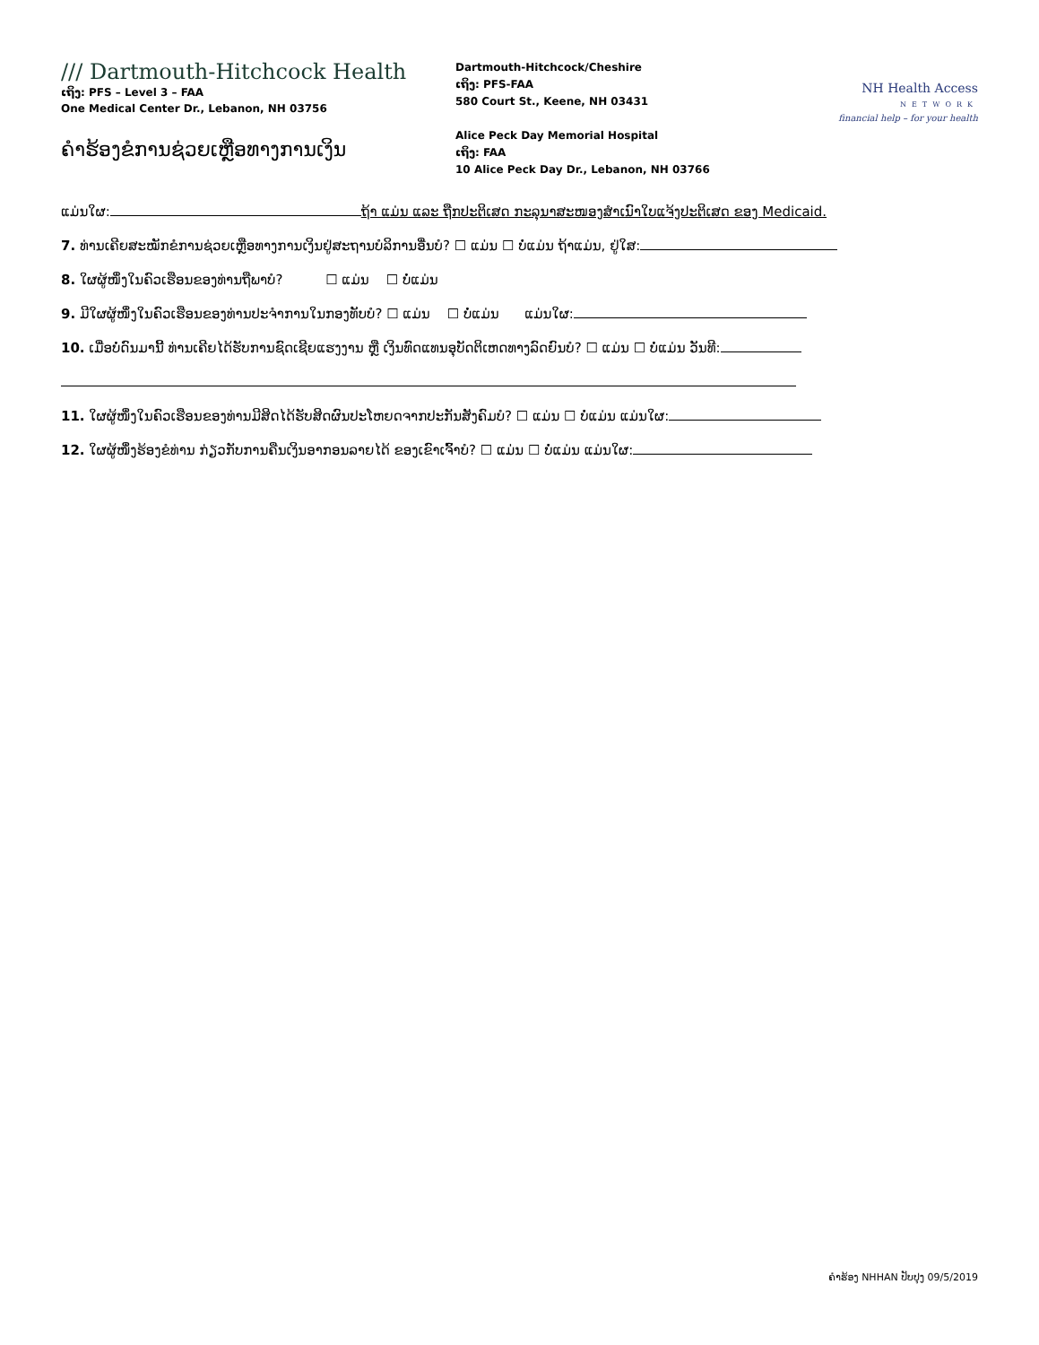/// Dartmouth-Hitchcock Health
ເຖິງ: PFS – Level 3 – FAA
One Medical Center Dr., Lebanon, NH 03756
ຄຳຮ້ອງຂໍການຊ່ວຍເຫຼືອທາງການເງິນ
Dartmouth-Hitchcock/Cheshire
ເຖິງ: PFS-FAA
580 Court St., Keene, NH 03431
Alice Peck Day Memorial Hospital
ເຖິງ: FAA
10 Alice Peck Day Dr., Lebanon, NH 03766
NH Health Access
NETWORK
financial help – for your health
ແມ່ນໃຜ: ຖ້າ ແມ່ນ ແລະ ຖືກປະຕິເສດ ກະລຸນາສະໜອງສຳເນົາໃບແຈ້ງປະຕິເສດ ຂອງ Medicaid.
7. ທ່ານເຄີຍສະໝັກຂໍການຊ່ວຍເຫຼືອທາງການເງິນຢູ່ສະຖານບໍລິການອື່ນບໍ? ☐ ແມ່ນ ☐ ບໍ່ແມ່ນ ຖ້າແມ່ນ, ຢູ່ໃສ:
8. ໃຜຜູ້ໜຶ່ງໃນຄົວເຮືອນຂອງທ່ານຖືພາບໍ? ☐ ແມ່ນ ☐ ບໍ່ແມ່ນ
9. ມີໃຜຜູ້ໜຶ່ງໃນຄົວເຮືອນຂອງທ່ານປະຈຳການໃນກອງທັບບໍ? ☐ ແມ່ນ ☐ ບໍ່ແມ່ນ ແມ່ນໃຜ:
10. ເມື່ອບໍ່ດົນມານີ້ ທ່ານເຄີຍໄດ້ຮັບການຊົດເຊີຍແຮງງານ ຫຼື ເງິນທົດແທນອຸບັດຕິເຫດທາງລົດຍົນບໍ? ☐ ແມ່ນ ☐ ບໍ່ແມ່ນ ວັນທີ:
11. ໃຜຜູ້ໜຶ່ງໃນຄົວເຮືອນຂອງທ່ານມີສິດໄດ້ຮັບສິດຜົນປະໂຫຍດຈາກປະກັນສັງຄົມບໍ? ☐ ແມ່ນ ☐ ບໍ່ແມ່ນ ແມ່ນໃຜ:
12. ໃຜຜູ້ໜຶ່ງຮ້ອງຂໍທ່ານ ກ່ຽວກັບການຄືນເງິນອາກອນລາຍໄດ້ ຂອງເຂົາເຈົ້າບໍ? ☐ ແມ່ນ ☐ ບໍ່ແມ່ນ ແມ່ນໃຜ:
ຄຳຮ້ອງ NHHAN ປັບປຸງ 09/5/2019